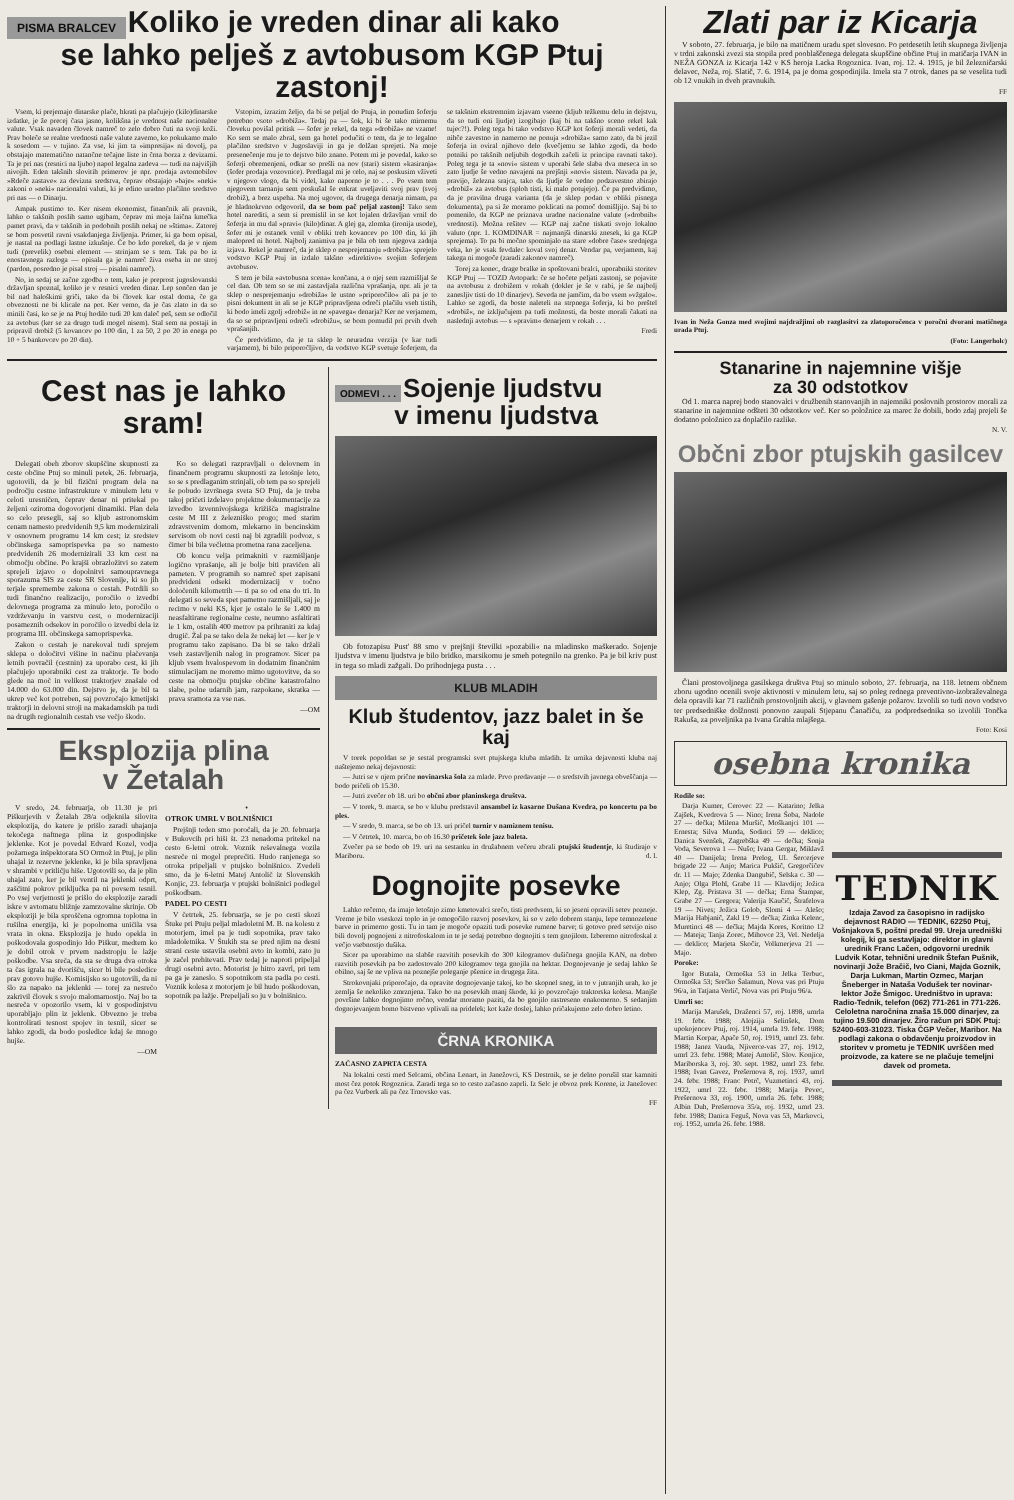PISMA BRALCEV
Koliko je vreden dinar ali kako
se lahko pelješ z avtobusom KGP Ptuj zastonj!
Vsem, ki prejemajo dinarske plače, hkrati pa plačujejo (kilo)dinarske izdatke, je že precej časa jasno, kolikšna je vrednost naše nacionalne valute. Vsak navaden človek namreč to zelo dobro čuti na svoji koži. Prav boleče se realne vrednosti naše valute zavemo, ko pokukamo malo k sosedom — v tujino. Za vse, ki jim ta »impresija« ni dovolj, pa obstajajo matematično natančne tečajne liste in črna borza z devizami. Ta je pri nas (resnici na ljubo) napol legalna zadeva — tudi na najvišjih nivojih. Eden takšnih slovitih primerov je npr. prodaja avtomobilov »Rdeče zastave« za devizna sredstva, čeprav obstajajo »baje« »neki« zakoni o »neki« nacionalni valuti, ki je edino uradno plačilno sredstvo pri nas — o Dinarju.
Ampak pustimo to. Ker nisem ekonomist, finančnik ali pravnik, lahko o takšnih poslih samo ugibam, čeprav mi moja laična kmečka pamet pravi, da v takšnih in podobnih poslih nekaj ne »štima«. Zatorej se bom posvetil ravni vsakdanjega življenja. Primer, ki ga bom opisal, je nastal na podlagi lastne izkušnje. Če bo kdo porekel, da je v njem tudi (prevelik) osebni element — strinjam se s tem. Tak pa bo iz enostavnega razloga — opisala ga je namreč živa oseba in ne stroj (pardon, posredno je pisal stroj — pisalni namreč).
No, in sedaj se začne zgodba o tem, kako je preprost jugoslovanski državljan spoznal, koliko je v resnici vreden dinar. Lep sončen dan je bil nad haloškimi griči, tako da bi človek kar ostal doma, če ga obveznosti ne bi klicale na pot. Ker vemo, da je čas zlato in da so minili časi, ko se je na Ptuj hodilo tudi 20 km daleč peš, sem se odločil za avtobus (ker se za drugo tudi mogel nisem). Stal sem na postaji in pripravil drobiž (5 kovancev po 100 din, 1 za 50, 2 po 20 in enega po 10 + 5 bankovcev po 20 din).
Vstopim, izrazim željo, da bi se peljal do Ptuja, in ponudim šoferju potrebno vsoto »drobiža«. Tedaj pa — šok, ki bi še tako mirnemu človeku povišal pritisk — šofer je rekel, da tega »drobiža« ne vzame! Ko sem se malo zbral, sem ga hotel podučiti o tem, da je to legalno plačilno sredstvo v Jugoslaviji in ga je dolžan sprejeti. Na moje presenečenje mu je to dejstvo bilo znano. Potem mi je povedal, kako so šoferji obremenjeni, odkar so prešli na nov (stari) sistem »kasiranja« (šofer prodaja vozovnice). Predlagal mi je celo, naj se poskusim vživeti v njegovo vlogo, da bi videl, kako naporno je to . . . Po vsem tem njegovem tarnanju sem poskušal še enkrat uveljaviti svoj prav (svoj drobiž), a brez uspeha. Na moj ugovor, da drugega denarja nimam, pa je hladnokrvno odgovoril, da se bom pač peljal zastonj! Tako sem hotel narediti, a sem si premislil in se kot lojalen državljan vrnil do šoferja in mu dal »pravi« (kilo)dinar. A glej ga, zlomka (ironija usode), šofer mi je ostanek vrnil v obliki treh kovancev po 100 din, ki jih malopred ni hotel. Najbolj zanimiva pa je bila ob tem njegova zadnja izjava. Rekel je namreč, da je sklep o nesprejemanju »drobiža« sprejelo vodstvo KGP Ptuj in izdalo takšno »direktivo« svojim šoferjem avtobusov.
S tem je bila »avtobusna scena« končana, a o njej sem razmišljal še cel dan. Ob tem so se mi zastavljala različna vprašanja, npr. ali je ta sklep o nesprejemanju »drobiža« le ustno »priporočilo« ali pa je to pisni dokument in ali se je KGP pripravljena odreči plačilu vseh tistih, ki bodo imeli zgolj »drobiž« in ne »pavega« denarja? Ker ne verjamem, da so se pripravljeni odreči »drobižu«, se bom pomudil pri prvih dveh vprašanjih.
Če predvidimo, da je ta sklep le neuradna verzija (v kar tudi varjamem), bi bilo priporočljivo, da vodstvo KGP svetuje šoferjem, da se takšnim ekstremnim izjavam vseeno (kljub težkemu delu in dejstvu, da so tudi oni ljudje) izogibajo (kaj bi na takšno sceno rekel kak tujec?!). Poleg tega bi tako vodstvo KGP kot šoferji morali vedeti, da nihče zavestno in namerno ne ponuja »drobiža« samo zato, da bi jezil šoferja in oviral njihovo delo (kvečjemu se lahko zgodi, da bodo potniki po takšnih neljubih dogodkih začeli iz principa ravnati tako). Poleg tega je ta »novi« sistem v uporabi šele slaba dva meseca in so zato ljudje še vedno navajeni na prejšnji »novi« sistem. Navada pa je, pravijo, železna srajca, tako da ljudje še vedno podzavestno zbirajo »drobiž« za avtobus (sploh tisti, ki malo potujejo). Če pa predvidimo, da je pravilna druga varianta (da je sklep podan v obliki pisnega dokumenta), pa si že moramo poklicati na pomoč domišljijo. Saj bi to pomenilo, da KGP ne priznava uradne nacionalne valute (»drobnih« vrednosti). Možna rešitev — KGP naj začne tiskati svojo lokalno valuto (npr. 1. KOMDINAR = najmanjši dinarski znesek, ki ga KGP sprejema). To pa bi močno spominjalo na stare »dobre čase« srednjega veka, ko je vsak fevdalec koval svoj denar. Vendar pa, verjamem, kaj takega ni mogoče (zaradi zakonov namreč).
Torej za konec, drage bralke in spoštovani bralci, uporabniki storitev KGP Ptuj — TOZD Avtopark: če se hočete peljati zastonj, se pojavite na avtobusu z drobižem v rokah (dokler je še v rabi, je še najbolj zanesljiv tisti do 10 dinarjev). Seveda ne jamčim, da bo vsem »vžgalo«. Lahko se zgodi, da boste naleteli na strpnega šoferja, ki bo preštel »drobiž«, ne izključujem pa tudi možnosti, da boste morali čakati na naslednji avtobus — s »pravim« denarjem v rokah . . .
Fredi
Cest nas je lahko
sram!
Delegati obeh zborov skupščine skupnosti za ceste občine Ptuj so minuli petek, 26. februarja, ugotovili, da je bil fizični program dela na področju cestne infrastrukture v minulem letu v celoti uresničen, čeprav denar ni pritekal po željeni oziroma dogovorjeni dinamiki. Plan dela so celo presegli, saj so kljub astronomskim cenam namesto predvidenih 9,5 km modernizirali v osnovnem programu 14 km cest; iz sredstev občinskega samoprispevka pa so namesto predvidenih 26 modernizirali 33 km cest na območju občine. Po krajši obrazložitvi so zatem sprejeli izjavo o dopolnitvi samoupravnega sporazuma SIS za ceste SR Slovenije, ki so jih terjale spremembe zakona o cestah. Potrdili so tudi finančno realizacijo, poročilo o izvedbi delovnega programa za minulo leto, poročilo o vzdrževanju in varstvu cest, o modernizaciji posameznih odsekov in poročilo o izvedbi dela iz programa III. občinskega samoprispevka.
Zakon o cestah je narekoval tudi sprejem sklepa o določitvi višine in načinu plačevanja letnih povračil (cestnin) za uporabo cest, ki jih plačujejo uporabniki cest za traktorje. Te bodo glede na moč in velikost traktorjev znašale od 14.000 do 63.000 din. Dejstvo je, da je bil ta ukrep več kot potreben, saj povzročajo kmetijski traktorji in delovni stroji na makadamskih pa tudi na drugih regionalnih cestah vse večjo škodo.
Ko so delegati razpravljali o delovnem in finančnem programu skupnosti za letošnje leto, so se s predlaganim strinjali, ob tem pa so sprejeli še pobudo izvršnega sveta SO Ptuj, da je treba takoj pričeti izdelavo projektne dokumentacije za izvedbo izvennivojskega križišča magistralne ceste M III z železniško progo; med starim zdravstvenim domom, mlekarno in bencinskim servisom ob novi cesti naj bi zgradili podvoz, s čimer bi bila večletna prometna rana zaceljena.
Ob koncu velja primakniti v razmišljanje logično vprašanje, ali je bolje biti pravičen ali pameten. V programih so namreč spet zapisani predvideni odseki modernizacij v točno določenih kilometrih — ti pa so od ena do tri. In delegati so seveda spet pametno razmišljali, saj je recimo v neki KS, kjer je ostalo le še 1.400 m neasfaltirane regionalne ceste, neumno asfaltirati le 1 km, ostalih 400 metrov pa prihraniti za kdaj drugič. Žal pa se tako dela že nekaj let — ker je v programu tako zapisano. Da bi se tako držali vseh zastavljenih nalog in programov. Sicer pa kljub vsem hvalospevom in dodatnim finančnim stimulacijam ne moremo mimo ugotovitve, da so ceste na območju ptujske občine katastrofalno slabe, polne udarnih jam, razpokane, skratka — prava sramota za vse nas.
—OM
Eksplozija plina
v Žetalah
V sredo, 24. februarja, ob 11.30 je pri Piškurjevih v Žetalah 28/a odjeknila silovita eksplozija, do katere je prišlo zaradi uhajanja tekočega naftnega plina iz gospodinjske jeklenke. Kot je povedal Edvard Kozel, vodja požarnega inšpektorata SO Ormož in Ptuj, je plin uhajal iz rezervne jeklenke, ki je bila spravljena v shrambi v pritličju hiše. Ugotovili so, da je plin uhajal zato, ker je bil ventil na jeklenki odprt, zaščitni pokrov priključka pa ni povsem tesnil. Po vsej verjetnosti je prišlo do eksplozije zaradi iskre v avtomatu bližnje zamrzovalne skrinje. Ob eksploziji je bila sproščena ogromna toplotna in rušilna energija, ki je popolnoma uničila vsa vrata in okna. Eksplozija je hudo opekla in poškodovala gospodinjo Ido Piškur, medtem ko je dobil otrok v prvem nadstropju le lažje poškodbe. Vsa sreča, da sta se druga dva otroka ta čas igrala na dvorišču, sicer bi bile posledice prav gotovo hujše. Komisijsko so ugotovili, da ni šlo za napako na jeklenki — torej za nesrečo zakrivil človek s svojo malomarnostjo. Naj bo ta nesreča v opozorilo vsem, ki v gospodinjstvu uporabljajo plin iz jeklenk. Obvezno je treba kontrolirati tesnost spojev in tesnil, sicer se lahko zgodi, da bodo posledice kdaj še mnogo hujše.
—OM
•
OTROK UMRL V BOLNIŠNICI
Prejšnji teden smo poročali, da je 20. februarja v Bukovcih pri hiši št. 23 nenadoma pritekel na cesto 6-letni otrok. Voznik reševalnega vozila nesreče ni mogel preprečiti. Hudo ranjenega so otroka pripeljali v ptujsko bolnišnico. Zvedeli smo, da je 6-letni Matej Antolič iz Slovenskih Konjic, 23. februarja v ptujski bolnišnici podlegel poškodbam.
PADEL PO CESTI
V četrtek, 25. februarja, se je po cesti skozi Štuke pri Ptuju peljal mladoletni M. B. na kolesu z motorjem, imel pa je tudi sopotnika, prav tako mladoletnika. V Štukih sta se pred njim na desni strani ceste ustavila osebni avto in kombi, zato ju je začel prehitevati. Prav tedaj je naproti pripeljal drugi osebni avto. Motorist je hitro zavrl, pri tem pa ga je zaneslo. S sopotnikom sta padla po cesti. Voznik kolesa z motorjem je bil hudo poškodovan, sopotnik pa lažje. Prepeljali so ju v bolnišnico.
ODMEVI . . .
Sojenje ljudstvu
v imenu ljudstva
Ob fotozapisu Pust' 88 smo v prejšnji številki »pozabili« na mladinsko maškerado. Sojenje ljudstva v imenu ljudstva je bilo bridko, marsikomu je smeh potegnilo na grenko. Pa je bil kriv pust in tega so mladi zažgali. Do prihodnjega pusta . . .
KLUB MLADIH
Klub študentov, jazz balet in še kaj
V torek popoldan se je sestal programski svet ptujskega kluba mladih. Iz urnika dejavnosti kluba naj naštejemo nekaj dejavnosti:
— Jutri se v njem prične novinarska šola za mlade. Prvo predavanje — o sredstvih javnega obveščanja — bodo pričeli ob 15.30.
— Jutri zvečer ob 18. uri bo občni zbor planinskega društva.
— V torek, 9. marca, se bo v klubu predstavil ansambel iz kasarne Dušana Kvedra, po koncertu pa bo ples.
— V sredo, 9. marca, se bo ob 13. uri pričel turnir v namiznem tenisu.
— V četrtek, 10. marca, bo ob 16.30 pričetek šole jazz baleta.
Zvečer pa se bodo ob 19. uri na sestanku in družabnem večeru zbrali ptujski študentje, ki študirajo v Mariboru. d. l.
Dognojite posevke
Lahko rečemo, da imajo letošnjo zimo kmetovalci srečo, tisti predvsem, ki so jeseni opravili setev pozneje. Vreme je bilo vseskozi toplo in je omogočilo razvoj posevkov, ki so v zelo dobrem stanju, lepe temnozelene barve in primerno gosti. Tu in tam je mogoče opaziti tudi posevke rumene barve; ti gotovo pred setvijo niso bili dovolj pognojeni z nitrofoskalom in te je sedaj potrebno dognojiti s tem gnojilom. Izberemo nitrofoskal z večjo vsebnostjo dušika.
Sicer pa uporabimo na slabše razvitih posevkih do 300 kilogramov dušičnega gnojila KAN, na dobro razvitih posevkih pa bo zadostovalo 200 kilogramov tega gnojila na hektar. Dognojevanje je sedaj lahko še obilno, saj še ne vpliva na poznejše poleganje pšenice in drugega žita.
Strokovnjaki priporočajo, da opravite dognojevanje takoj, ko bo skopnel sneg, in to v jutranjih urah, ko je zemlja še nekoliko zmrznjena. Tako bo na posevkih manj škode, ki jo povzročajo traktorska kolesa. Manjše površine lahko dognojimo ročno, vendar moramo paziti, da bo gnojilo rastreseno enakomerno. S sedanjim dognojevanjem bomo bistveno vplivali na pridelek; kot kaže doslej, lahko pričakujemo zelo dobro letino.
ČRNA KRONIKA
ZAČASNO ZAPRTA CESTA
Na lokalni cesti med Selcami, občina Lenart, in Janežovci, KS Destrnik, se je delno porušil star kamniti most čez potok Rogoznica. Zaradi tega so to cesto začasno zaprli. Iz Selc je obvoz prek Korene, iz Janežovec pa čez Vurberk ali pa čez Trnovsko vas.
FF
Zlati par iz Kicarja
V soboto, 27. februarja, je bilo na matičnem uradu spet slovesno. Po petdesetih letih skupnega življenja v trdni zakonski zvezi sta stopila pred pooblaščenega delegata skupščine občine Ptuj in matičarja IVAN in NEŽA GONZA iz Kicarja 142 v KS heroja Lacka Rogoznica. Ivan, roj. 12. 4. 1915, je bil železničarski delavec, Neža, roj. Slatič, 7. 6. 1914, pa je doma gospodinjila. Imela sta 7 otrok, danes pa se veselita tudi ob 12 vnukih in dveh pravnukih.
FF
Ivan in Neža Gonza med svojimi najdražjimi ob razglasitvi za zlatoporočenca v poročni dvorani matičnega urada Ptuj.
(Foto: Langerholc)
Stanarine in najemnine višje
za 30 odstotkov
Od 1. marca naprej bodo stanovalci v družbenih stanovanjih in najemniki poslovnih prostorov morali za stanarine in najemnine odšteti 30 odstotkov več. Ker so položnice za marec že dobili, bodo zdaj prejeli še dodatno položnico za doplačilo razlike.
N. V.
Občni zbor ptujskih gasilcev
Člani prostovoljnega gasilskega društva Ptuj so minulo soboto, 27. februarja, na 118. letnem občnem zboru ugodno ocenili svoje aktivnosti v minulem letu, saj so poleg rednega preventivno-izobraževalnega dela opravili kar 71 različnih prostovoljnih akcij, v glavnem gašenje požarov. Izvolili so tudi novo vodstvo ter predsedniške dolžnosti ponovno zaupali Stjepanu Čanačiču, za podpredsednika so izvolili Tončka Rakuša, za poveljnika pa Ivana Grahla mlajšega.
Foto: Kosi
osebna kronika
Rodile so:
Darja Kumer, Cerovec 22 — Katarino; Jelka Zajšek, Kvedrova 5 — Nino; Irena Šoba, Nadole 27 — dečka; Milena Muršič, Moškanjci 101 — Ernesta; Silva Munda, Sodinci 59 — deklico; Danica Svenšek, Zagrebška 49 — dečka; Sonja Voda, Severova 1 — Nušo; Ivana Gergar, Miklavž 40 — Danijela; Irena Prelog, Ul. Šercerjeve brigade 22 — Anjo; Marica Pukšič, Gregorčičev dr. 11 — Majo; Zdenka Dangubič, Selska c. 30 — Anjo; Olga Plohl, Grabe 11 — Klavdijo; Jožica Klep, Zg. Pristava 31 — dečka; Erna Štampar, Grabe 27 — Gregora; Valerija Kaučič, Štrafelova 19 — Nives; Jožica Golob, Slomi 4 — Alešo; Marija Habjanič, Zakl 19 — dečka; Zinka Kelenc, Muretinci 48 — dečka; Majda Kores, Koritno 12 — Mateja; Tanja Zorec, Mihovce 23, Vel. Nedelja — deklico; Marjeta Skočir, Volkmerjeva 21 — Majo.
Poroke:
Igor Butala, Ormoška 53 in Jelka Terbuc, Ormoška 53; Srečko Šalamun, Nova vas pri Ptuju 96/a, in Tatjana Verlič, Nova vas pri Ptuju 96/a.
Umrli so:
Marija Marušek, Draženci 57, roj. 1898, umrla 19. febr. 1988; Alojzija Selinšek, Dom upokojencev Ptuj, roj. 1914, umrla 19. febr. 1988; Martin Korpar, Apače 50, roj. 1919, umrl 23. febr. 1988; Janez Vauda, Njiverce-vas 27, roj. 1912, umrl 23. febr. 1988; Matej Antolič, Slov. Konjice, Mariborska 3, roj. 30. sept. 1982, umrl 23. febr. 1988; Ivan Gavez, Prešernova 8, roj. 1937, umrl 24. febr. 1988; Franc Potrč, Vuzmetinci 43, roj. 1922, umrl 22. febr. 1988; Marija Pevec, Prešernova 33, roj. 1900, umrla 26. febr. 1988; Albin Duh, Prešernova 35/a, roj. 1932, umrl 23. febr. 1988; Danica Feguš, Nova vas 53, Markovci, roj. 1952, umrla 26. febr. 1988.
TEDNIK
Izdaja Zavod za časopisno in radijsko dejavnost RADIO — TEDNIK, 62250 Ptuj, Vošnjakova 5, poštni predal 99. Ureja uredniški kolegij, ki ga sestavljajo: direktor in glavni urednik Franc Lačen, odgovorni urednik Ludvik Kotar, tehnični urednik Štefan Pušnik, novinarji Jože Bračič, Ivo Ciani, Majda Goznik, Darja Lukman, Martin Ozmec, Marjan Šneberger in Nataša Vodušek ter novinar-lektor Jože Šmigoc. Uredništvo in uprava: Radio-Tednik, telefon (062) 771-261 in 771-226. Celoletna naročnina znaša 15.000 dinarjev, za tujino 19.500 dinarjev. Žiro račun pri SDK Ptuj: 52400-603-31023. Tiska ČGP Večer, Maribor. Na podlagi zakona o obdavčenju proizvodov in storitev v prometu je TEDNIK uvrščen med proizvode, za katere se ne plačuje temeljni davek od prometa.